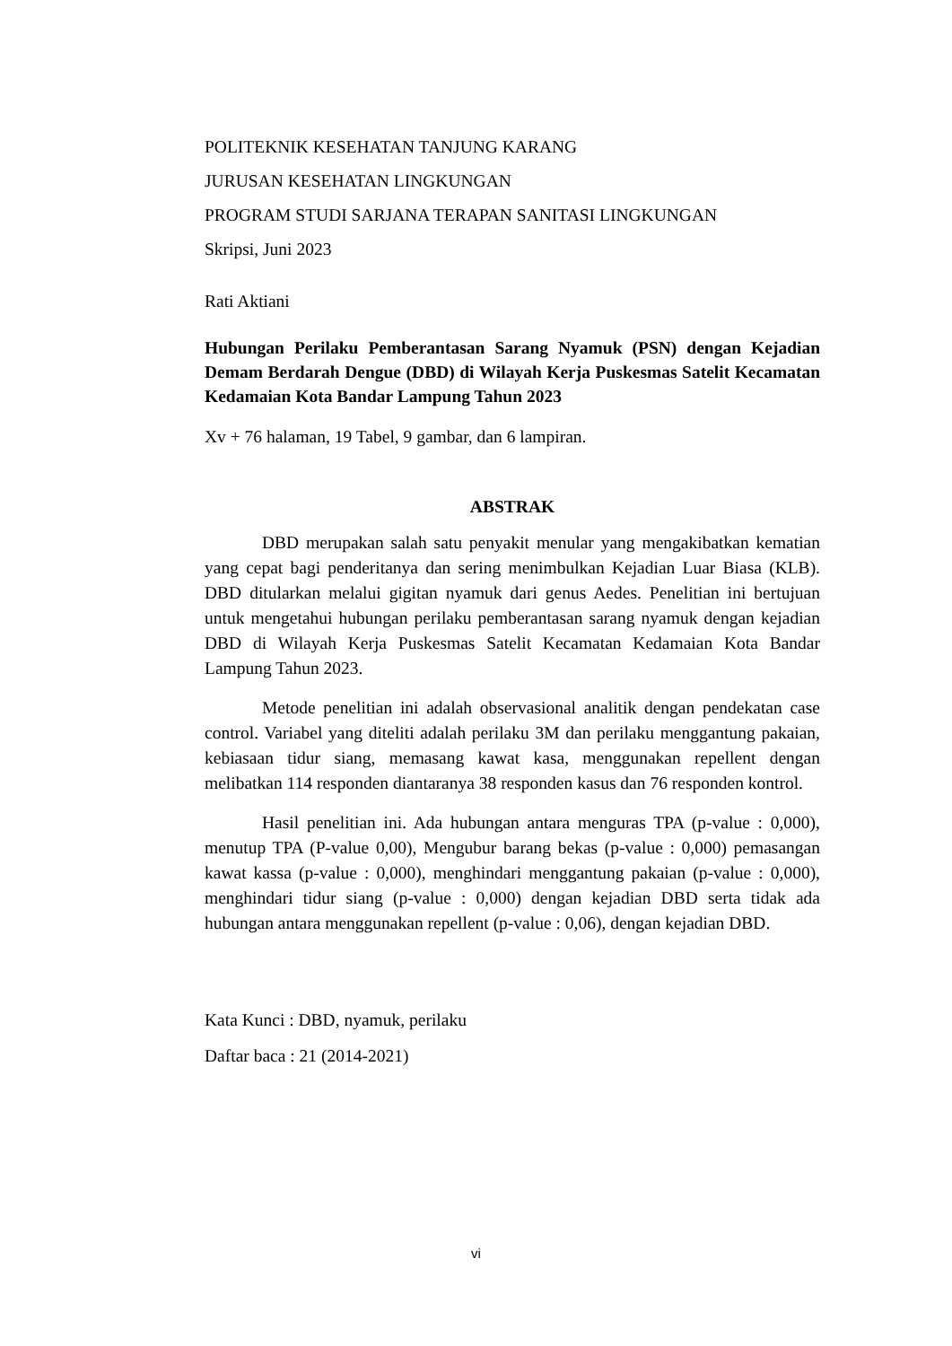POLITEKNIK KESEHATAN TANJUNG KARANG
JURUSAN KESEHATAN LINGKUNGAN
PROGRAM STUDI SARJANA TERAPAN SANITASI LINGKUNGAN
Skripsi, Juni 2023
Rati Aktiani
Hubungan Perilaku Pemberantasan Sarang Nyamuk (PSN) dengan Kejadian Demam Berdarah Dengue (DBD) di Wilayah Kerja Puskesmas Satelit Kecamatan Kedamaian Kota Bandar Lampung Tahun 2023
Xv + 76 halaman, 19 Tabel, 9 gambar, dan 6 lampiran.
ABSTRAK
DBD merupakan salah satu penyakit menular yang mengakibatkan kematian yang cepat bagi penderitanya dan sering menimbulkan Kejadian Luar Biasa (KLB). DBD ditularkan melalui gigitan nyamuk dari genus Aedes. Penelitian ini bertujuan untuk mengetahui hubungan perilaku pemberantasan sarang nyamuk dengan kejadian DBD di Wilayah Kerja Puskesmas Satelit Kecamatan Kedamaian Kota Bandar Lampung Tahun 2023.
Metode penelitian ini adalah observasional analitik dengan pendekatan case control. Variabel yang diteliti adalah perilaku 3M dan perilaku menggantung pakaian, kebiasaan tidur siang, memasang kawat kasa, menggunakan repellent dengan melibatkan 114 responden diantaranya 38 responden kasus dan 76 responden kontrol.
Hasil penelitian ini. Ada hubungan antara menguras TPA (p-value : 0,000), menutup TPA (P-value 0,00), Mengubur barang bekas (p-value : 0,000) pemasangan kawat kassa (p-value : 0,000), menghindari menggantung pakaian (p-value : 0,000), menghindari tidur siang (p-value : 0,000) dengan kejadian DBD serta tidak ada hubungan antara menggunakan repellent (p-value : 0,06), dengan kejadian DBD.
Kata Kunci : DBD, nyamuk, perilaku
Daftar baca : 21 (2014-2021)
vi